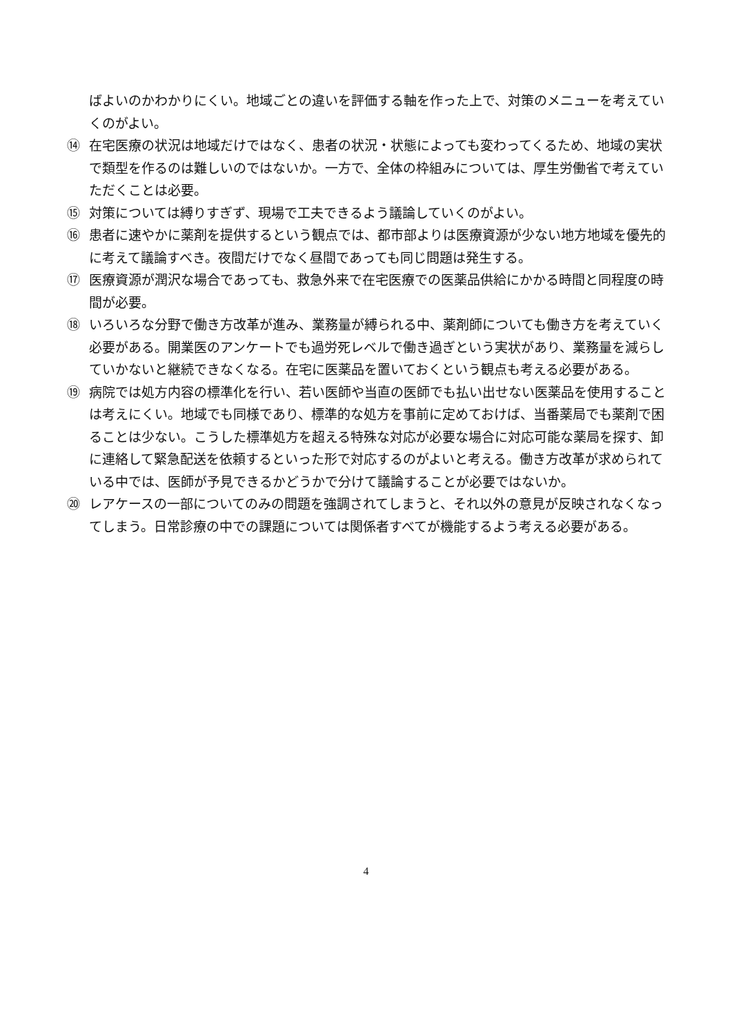ばよいのかわかりにくい。地域ごとの違いを評価する軸を作った上で、対策のメニューを考えていくのがよい。
⑭ 在宅医療の状況は地域だけではなく、患者の状況・状態によっても変わってくるため、地域の実状で類型を作るのは難しいのではないか。一方で、全体の枠組みについては、厚生労働省で考えていただくことは必要。
⑮ 対策については縛りすぎず、現場で工夫できるよう議論していくのがよい。
⑯ 患者に速やかに薬剤を提供するという観点では、都市部よりは医療資源が少ない地方地域を優先的に考えて議論すべき。夜間だけでなく昼間であっても同じ問題は発生する。
⑰ 医療資源が潤沢な場合であっても、救急外来で在宅医療での医薬品供給にかかる時間と同程度の時間が必要。
⑱ いろいろな分野で働き方改革が進み、業務量が縛られる中、薬剤師についても働き方を考えていく必要がある。開業医のアンケートでも過労死レベルで働き過ぎという実状があり、業務量を減らしていかないと継続できなくなる。在宅に医薬品を置いておくという観点も考える必要がある。
⑲ 病院では処方内容の標準化を行い、若い医師や当直の医師でも払い出せない医薬品を使用することは考えにくい。地域でも同様であり、標準的な処方を事前に定めておけば、当番薬局でも薬剤で困ることは少ない。こうした標準処方を超える特殊な対応が必要な場合に対応可能な薬局を探す、卸に連絡して緊急配送を依頼するといった形で対応するのがよいと考える。働き方改革が求められている中では、医師が予見できるかどうかで分けて議論することが必要ではないか。
⑳ レアケースの一部についてのみの問題を強調されてしまうと、それ以外の意見が反映されなくなってしまう。日常診療の中での課題については関係者すべてが機能するよう考える必要がある。
4